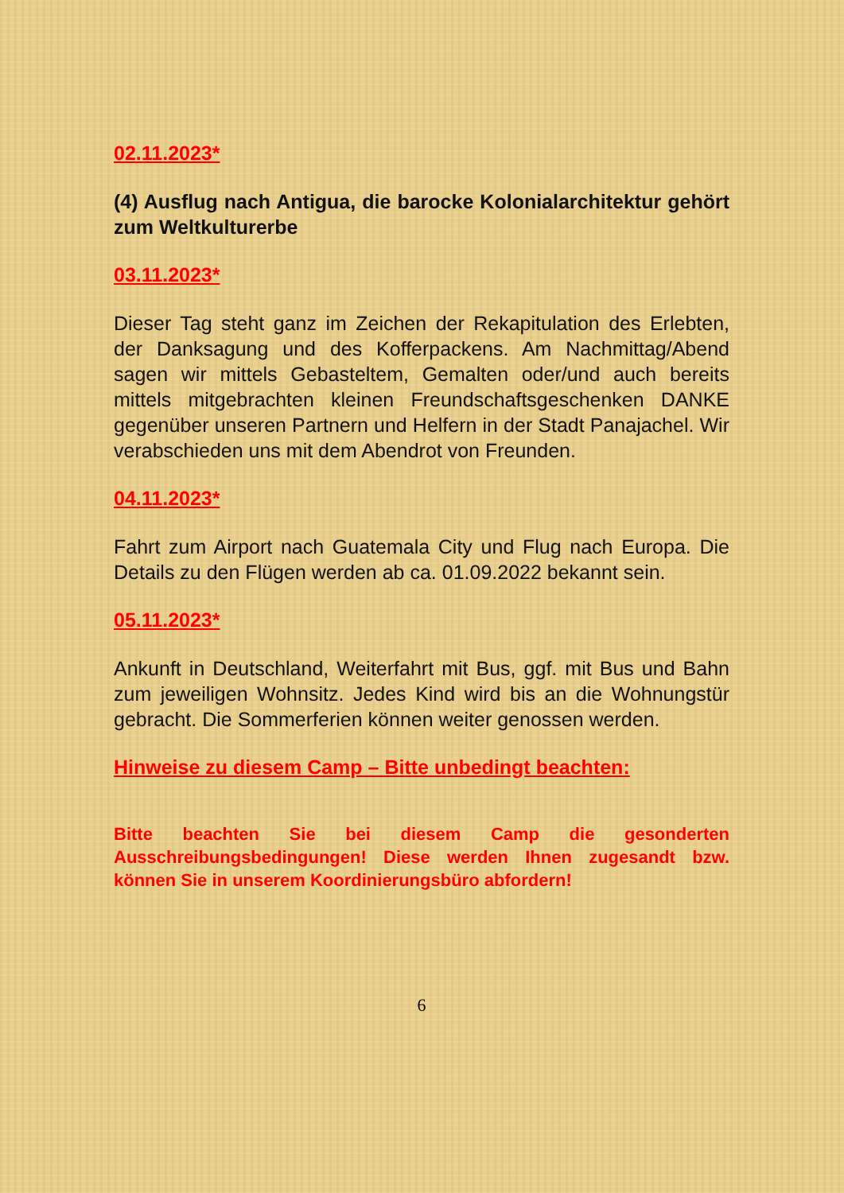02.11.2023*
(4) Ausflug nach Antigua, die barocke Kolonialarchitektur gehört zum Weltkulturerbe
03.11.2023*
Dieser Tag steht ganz im Zeichen der Rekapitulation des Erlebten, der Danksagung und des Kofferpackens. Am Nachmittag/Abend sagen wir mittels Gebasteltem, Gemalten oder/und auch bereits mittels mitgebrachten kleinen Freundschaftsgeschenken DANKE gegenüber unseren Partnern und Helfern in der Stadt Panajachel. Wir verabschieden uns mit dem Abendrot von Freunden.
04.11.2023*
Fahrt zum Airport nach Guatemala City und Flug nach Europa. Die Details zu den Flügen werden ab ca. 01.09.2022 bekannt sein.
05.11.2023*
Ankunft in Deutschland, Weiterfahrt mit Bus, ggf. mit Bus und Bahn zum jeweiligen Wohnsitz. Jedes Kind wird bis an die Wohnungstür gebracht. Die Sommerferien können weiter genossen werden.
Hinweise zu diesem Camp – Bitte unbedingt beachten:
Bitte beachten Sie bei diesem Camp die gesonderten Ausschreibungsbedingungen! Diese werden Ihnen zugesandt bzw. können Sie in unserem Koordinierungsbüro abfordern!
6